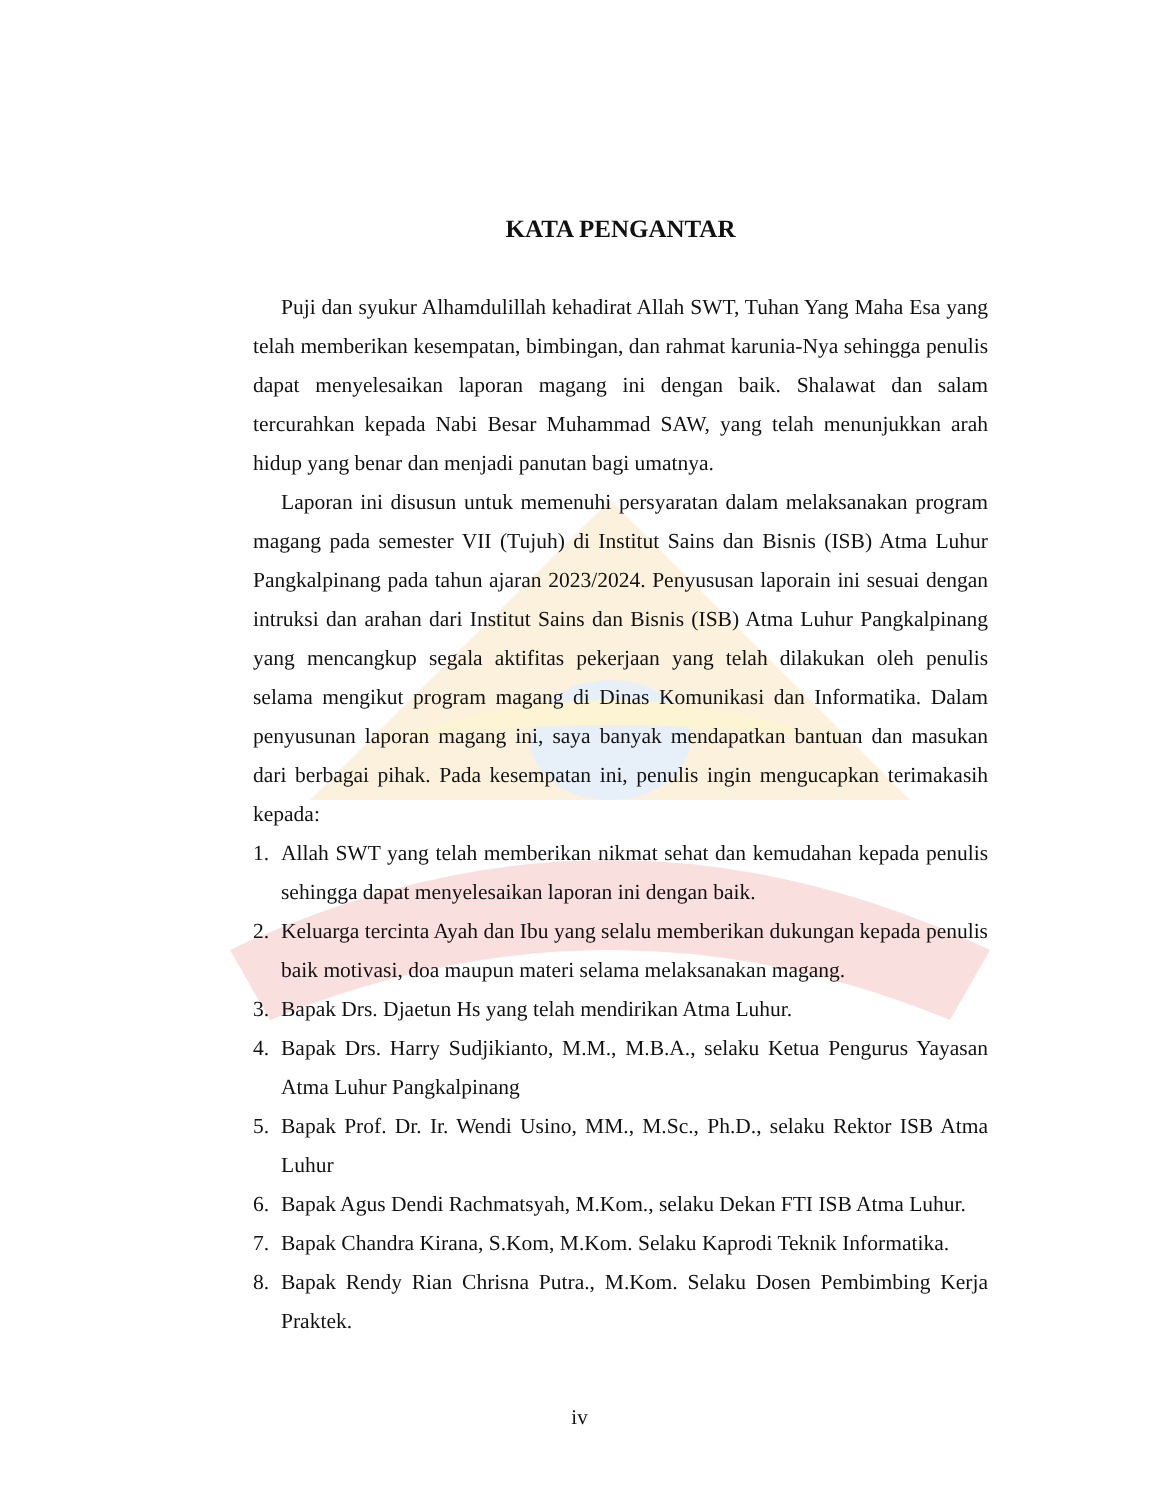KATA PENGANTAR
Puji dan syukur Alhamdulillah kehadirat Allah SWT, Tuhan Yang Maha Esa yang telah memberikan kesempatan, bimbingan, dan rahmat karunia-Nya sehingga penulis dapat menyelesaikan laporan magang ini dengan baik. Shalawat dan salam tercurahkan kepada Nabi Besar Muhammad SAW, yang telah menunjukkan arah hidup yang benar dan menjadi panutan bagi umatnya.
Laporan ini disusun untuk memenuhi persyaratan dalam melaksanakan program magang pada semester VII (Tujuh) di Institut Sains dan Bisnis (ISB) Atma Luhur Pangkalpinang pada tahun ajaran 2023/2024. Penyususan laporain ini sesuai dengan intruksi dan arahan dari Institut Sains dan Bisnis (ISB) Atma Luhur Pangkalpinang yang mencangkup segala aktifitas pekerjaan yang telah dilakukan oleh penulis selama mengikut program magang di Dinas Komunikasi dan Informatika. Dalam penyusunan laporan magang ini, saya banyak mendapatkan bantuan dan masukan dari berbagai pihak. Pada kesempatan ini, penulis ingin mengucapkan terimakasih kepada:
1. Allah SWT yang telah memberikan nikmat sehat dan kemudahan kepada penulis sehingga dapat menyelesaikan laporan ini dengan baik.
2. Keluarga tercinta Ayah dan Ibu yang selalu memberikan dukungan kepada penulis baik motivasi, doa maupun materi selama melaksanakan magang.
3. Bapak Drs. Djaetun Hs yang telah mendirikan Atma Luhur.
4. Bapak Drs. Harry Sudjikianto, M.M., M.B.A., selaku Ketua Pengurus Yayasan Atma Luhur Pangkalpinang
5. Bapak Prof. Dr. Ir. Wendi Usino, MM., M.Sc., Ph.D., selaku Rektor ISB Atma Luhur
6. Bapak Agus Dendi Rachmatsyah, M.Kom., selaku Dekan FTI ISB Atma Luhur.
7. Bapak Chandra Kirana, S.Kom, M.Kom. Selaku Kaprodi Teknik Informatika.
8. Bapak Rendy Rian Chrisna Putra., M.Kom. Selaku Dosen Pembimbing Kerja Praktek.
iv